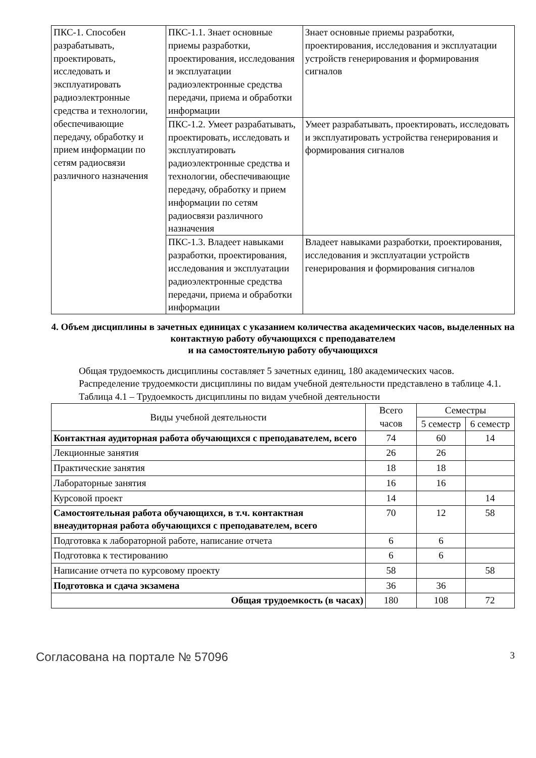| ПКС-1. Способен разрабатывать, проектировать, исследовать и эксплуатировать радиоэлектронные средства и технологии, обеспечивающие передачу, обработку и прием информации по сетям радиосвязи различного назначения | ПКС-1.1. Знает основные приемы разработки, проектирования, исследования и эксплуатации радиоэлектронные средства передачи, приема и обработки информации | Знает основные приемы разработки, проектирования, исследования и эксплуатации устройств генерирования и формирования сигналов |
| | ПКС-1.2. Умеет разрабатывать, проектировать, исследовать и эксплуатировать радиоэлектронные средства и технологии, обеспечивающие передачу, обработку и прием информации по сетям радиосвязи различного назначения | Умеет разрабатывать, проектировать, исследовать и эксплуатировать устройства генерирования и формирования сигналов |
| | ПКС-1.3. Владеет навыками разработки, проектирования, исследования и эксплуатации радиоэлектронные средства передачи, приема и обработки информации | Владеет навыками разработки, проектирования, исследования и эксплуатации устройств генерирования и формирования сигналов |
4. Объем дисциплины в зачетных единицах с указанием количества академических часов, выделенных на контактную работу обучающихся с преподавателем
и на самостоятельную работу обучающихся
Общая трудоемкость дисциплины составляет 5 зачетных единиц, 180 академических часов.
Распределение трудоемкости дисциплины по видам учебной деятельности представлено в таблице 4.1.
Таблица 4.1 – Трудоемкость дисциплины по видам учебной деятельности
| Виды учебной деятельности | Всего часов | Семестры | |
| --- | --- | --- | --- |
| | | 5 семестр | 6 семестр |
| Контактная аудиторная работа обучающихся с преподавателем, всего | 74 | 60 | 14 |
| Лекционные занятия | 26 | 26 | |
| Практические занятия | 18 | 18 | |
| Лабораторные занятия | 16 | 16 | |
| Курсовой проект | 14 | | 14 |
| Самостоятельная работа обучающихся, в т.ч. контактная внеаудиторная работа обучающихся с преподавателем, всего | 70 | 12 | 58 |
| Подготовка к лабораторной работе, написание отчета | 6 | 6 | |
| Подготовка к тестированию | 6 | 6 | |
| Написание отчета по курсовому проекту | 58 | | 58 |
| Подготовка и сдача экзамена | 36 | 36 | |
| Общая трудоемкость (в часах) | 180 | 108 | 72 |
Согласована на портале № 57096 3